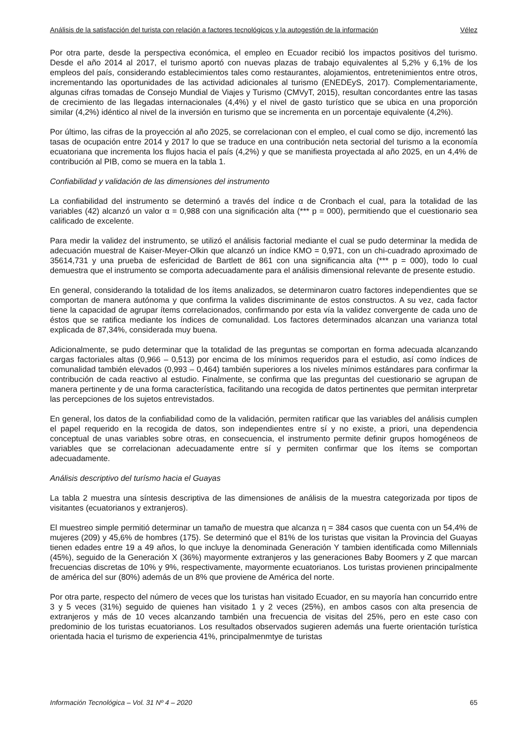Análisis de la satisfacción del turista con relación a factores tecnológicos y la autogestión de la información Vélez
Por otra parte, desde la perspectiva económica, el empleo en Ecuador recibió los impactos positivos del turismo. Desde el año 2014 al 2017, el turismo aportó con nuevas plazas de trabajo equivalentes al 5,2% y 6,1% de los empleos del país, considerando establecimientos tales como restaurantes, alojamientos, entretenimientos entre otros, incrementando las oportunidades de las actividad adicionales al turismo (ENEDEyS, 2017). Complementariamente, algunas cifras tomadas de Consejo Mundial de Viajes y Turismo (CMVyT, 2015), resultan concordantes entre las tasas de crecimiento de las llegadas internacionales (4,4%) y el nivel de gasto turístico que se ubica en una proporción similar (4,2%) idéntico al nivel de la inversión en turismo que se incrementa en un porcentaje equivalente (4,2%).
Por último, las cifras de la proyección al año 2025, se correlacionan con el empleo, el cual como se dijo, incrementó las tasas de ocupación entre 2014 y 2017 lo que se traduce en una contribución neta sectorial del turismo a la economía ecuatoriana que incrementa los flujos hacia el país (4,2%) y que se manifiesta proyectada al año 2025, en un 4,4% de contribución al PIB, como se muera en la tabla 1.
Confiabilidad y validación de las dimensiones del instrumento
La confiabilidad del instrumento se determinó a través del índice α de Cronbach el cual, para la totalidad de las variables (42) alcanzó un valor α = 0,988 con una significación alta (*** p = 000), permitiendo que el cuestionario sea calificado de excelente.
Para medir la validez del instrumento, se utilizó el análisis factorial mediante el cual se pudo determinar la medida de adecuación muestral de Kaiser-Meyer-Olkin que alcanzó un índice KMO = 0,971, con un chi-cuadrado aproximado de 35614,731 y una prueba de esfericidad de Bartlett de 861 con una significancia alta (*** p = 000), todo lo cual demuestra que el instrumento se comporta adecuadamente para el análisis dimensional relevante de presente estudio.
En general, considerando la totalidad de los ítems analizados, se determinaron cuatro factores independientes que se comportan de manera autónoma y que confirma la valides discriminante de estos constructos. A su vez, cada factor tiene la capacidad de agrupar ítems correlacionados, confirmando por esta vía la validez convergente de cada uno de éstos que se ratifica mediante los índices de comunalidad. Los factores determinados alcanzan una varianza total explicada de 87,34%, considerada muy buena.
Adicionalmente, se pudo determinar que la totalidad de las preguntas se comportan en forma adecuada alcanzando cargas factoriales altas (0,966 – 0,513) por encima de los mínimos requeridos para el estudio, así como índices de comunalidad también elevados (0,993 – 0,464) también superiores a los niveles mínimos estándares para confirmar la contribución de cada reactivo al estudio. Finalmente, se confirma que las preguntas del cuestionario se agrupan de manera pertinente y de una forma característica, facilitando una recogida de datos pertinentes que permitan interpretar las percepciones de los sujetos entrevistados.
En general, los datos de la confiabilidad como de la validación, permiten ratificar que las variables del análisis cumplen el papel requerido en la recogida de datos, son independientes entre sí y no existe, a priori, una dependencia conceptual de unas variables sobre otras, en consecuencia, el instrumento permite definir grupos homogéneos de variables que se correlacionan adecuadamente entre sí y permiten confirmar que los ítems se comportan adecuadamente.
Análisis descriptivo del turísmo hacia el Guayas
La tabla 2 muestra una síntesis descriptiva de las dimensiones de análisis de la muestra categorizada por tipos de visitantes (ecuatorianos y extranjeros).
El muestreo simple permitió determinar un tamaño de muestra que alcanza η = 384 casos que cuenta con un 54,4% de mujeres (209) y 45,6% de hombres (175). Se determinó que el 81% de los turistas que visitan la Provincia del Guayas tienen edades entre 19 a 49 años, lo que incluye la denominada Generación Y tambien identificada como Millennials (45%), seguido de la Generación X (36%) mayormente extranjeros y las generaciones Baby Boomers y Z que marcan frecuencias discretas de 10% y 9%, respectivamente, mayormente ecuatorianos. Los turistas provienen principalmente de américa del sur (80%) además de un 8% que proviene de América del norte.
Por otra parte, respecto del número de veces que los turistas han visitado Ecuador, en su mayoría han concurrido entre 3 y 5 veces (31%) seguido de quienes han visitado 1 y 2 veces (25%), en ambos casos con alta presencia de extranjeros y más de 10 veces alcanzando también una frecuencia de visitas del 25%, pero en este caso con predominio de los turistas ecuatorianos. Los resultados observados sugieren además una fuerte orientación turística orientada hacia el turismo de experiencia 41%, principalmenmtye de turistas
Información Tecnológica – Vol. 31 Nº 4 – 2020 65